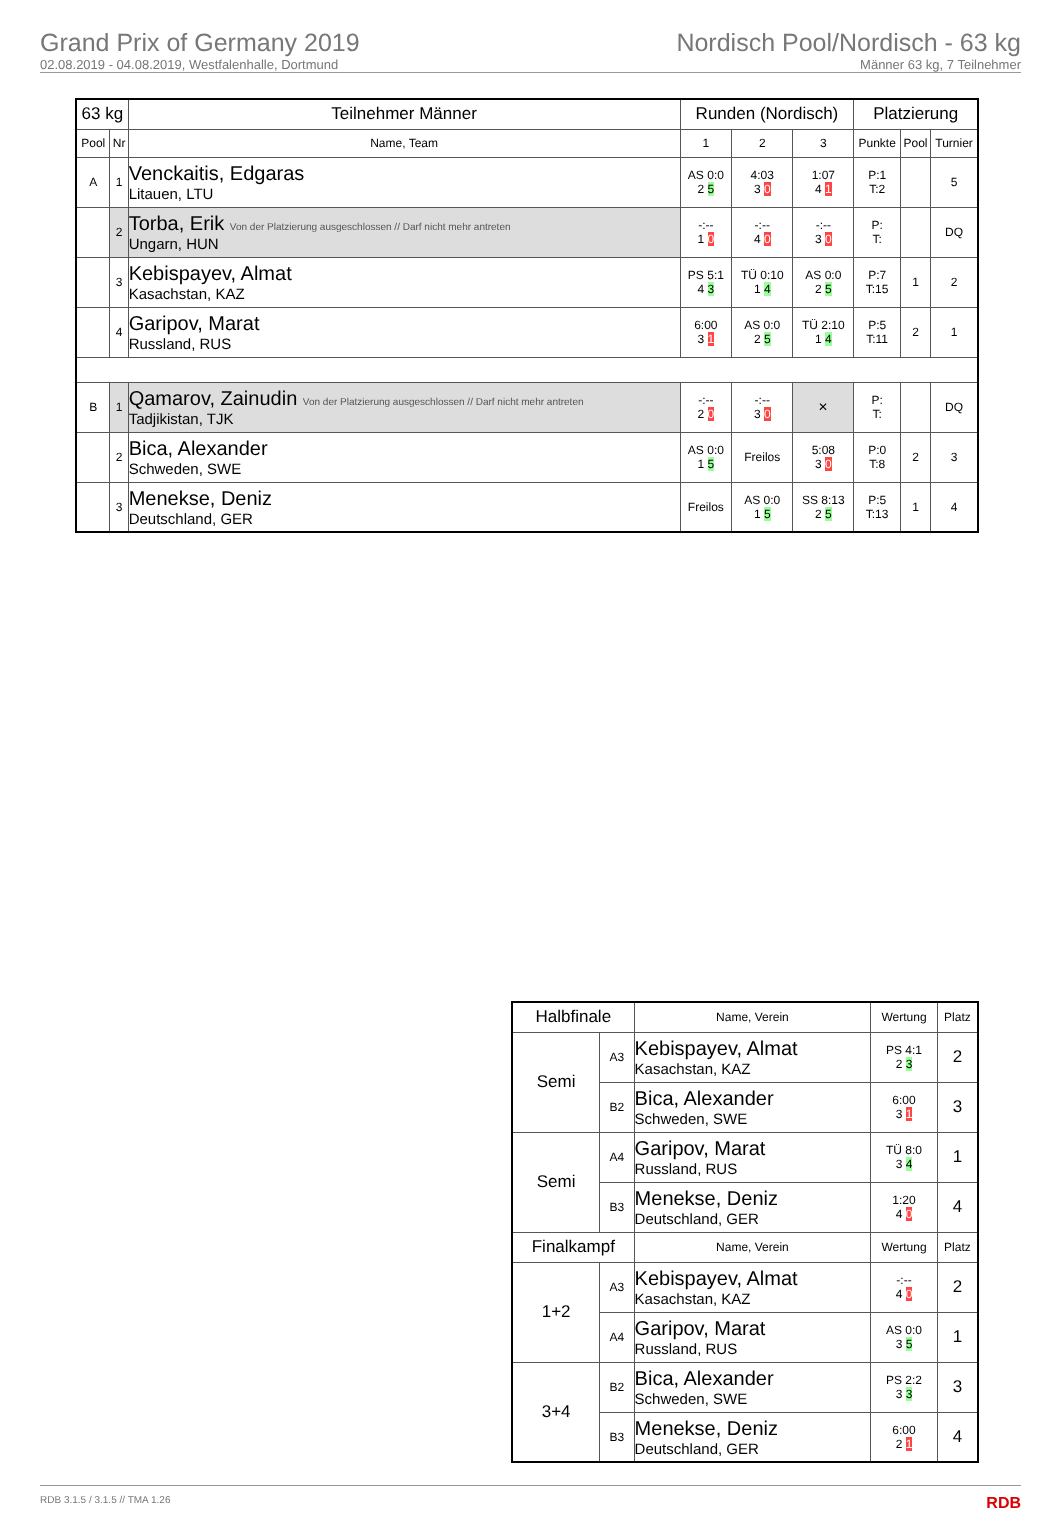Grand Prix of Germany 2019
02.08.2019 - 04.08.2019, Westfalenhalle, Dortmund
Nordisch Pool/Nordisch - 63 kg
Männer 63 kg, 7 Teilnehmer
| 63 kg | | Teilnehmer Männer | Runden (Nordisch) | | | Platzierung | | |
| --- | --- | --- | --- | --- | --- | --- | --- | --- |
| Pool | Nr | Name, Team | 1 | 2 | 3 | Punkte | Pool | Turnier |
| A | 1 | Venckaitis, Edgaras Litauen, LTU | AS 0:0 2 5 | 4:03 3 0 | 1:07 4 1 | P:1 T:2 | | 5 |
| | 2 | Torba, Erik Von der Platzierung ausgeschlossen // Darf nicht mehr antreten Ungarn, HUN | -:-- 1 0 | -:-- 4 0 | -:-- 3 0 | P: T: | | DQ |
| | 3 | Kebispayev, Almat Kasachstan, KAZ | PS 5:1 4 3 | TÜ 0:10 1 4 | AS 0:0 2 5 | P:7 T:15 | 1 | 2 |
| | 4 | Garipov, Marat Russland, RUS | 6:00 3 1 | AS 0:0 2 5 | TÜ 2:10 1 4 | P:5 T:11 | 2 | 1 |
| B | 1 | Qamarov, Zainudin Von der Platzierung ausgeschlossen // Darf nicht mehr antreten Tadjikistan, TJK | -:-- 2 0 | -:-- 3 0 | ✕ | P: T: | | DQ |
| | 2 | Bica, Alexander Schweden, SWE | AS 0:0 1 5 | Freilos | 5:08 3 0 | P:0 T:8 | 2 | 3 |
| | 3 | Menekse, Deniz Deutschland, GER | Freilos | AS 0:0 1 5 | SS 8:13 2 5 | P:5 T:13 | 1 | 4 |
| Halbfinale | | Name, Verein | Wertung | Platz |
| --- | --- | --- | --- | --- |
| Semi | A3 | Kebispayev, Almat Kasachstan, KAZ | PS 4:1 2 3 | 2 |
| | B2 | Bica, Alexander Schweden, SWE | 6:00 3 1 | 3 |
| Semi | A4 | Garipov, Marat Russland, RUS | TÜ 8:0 3 4 | 1 |
| | B3 | Menekse, Deniz Deutschland, GER | 1:20 4 0 | 4 |
| Finalkampf | | Name, Verein | Wertung | Platz |
| 1+2 | A3 | Kebispayev, Almat Kasachstan, KAZ | -:-- 4 0 | 2 |
| | A4 | Garipov, Marat Russland, RUS | AS 0:0 3 5 | 1 |
| 3+4 | B2 | Bica, Alexander Schweden, SWE | PS 2:2 3 3 | 3 |
| | B3 | Menekse, Deniz Deutschland, GER | 6:00 2 1 | 4 |
RDB 3.1.5 / 3.1.5 // TMA 1.26 RDB